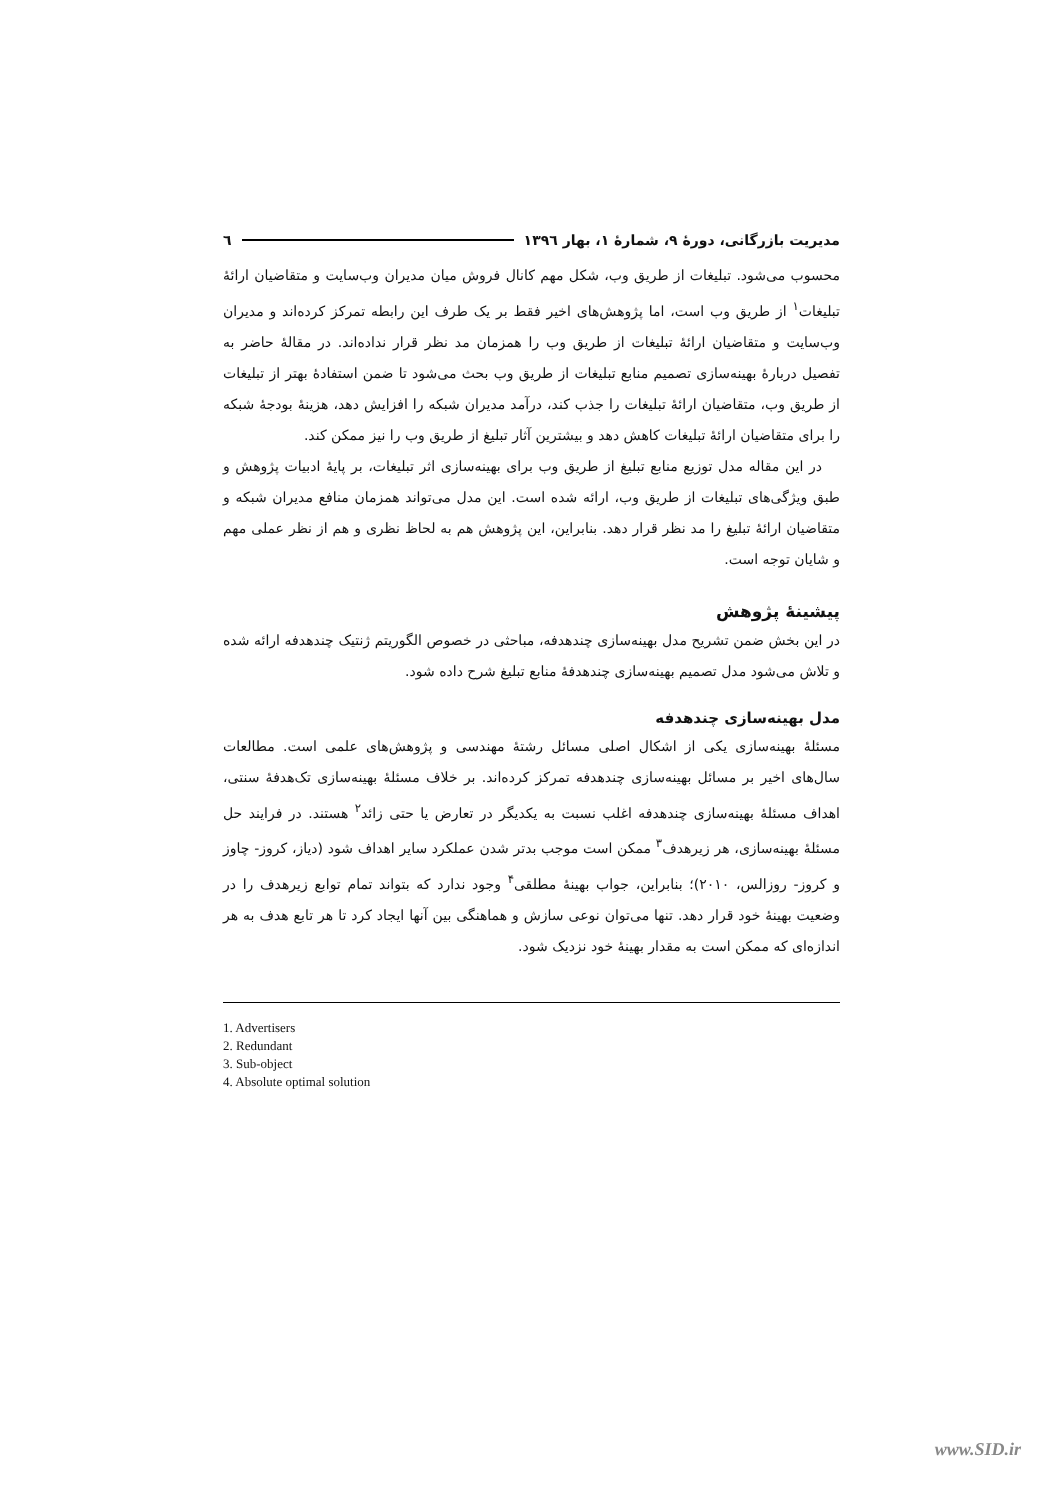مدیریت بازرگانی، دورهٔ ۹، شمارهٔ ۱، بهار ۱۳۹٦ ٦
محسوب می‌شود. تبلیغات از طریق وب، شکل مهم کانال فروش میان مدیران وب‌سایت و متقاضیان ارائهٔ تبلیغات<sup>۱</sup> از طریق وب است، اما پژوهش‌های اخیر فقط بر یک طرف این رابطه تمرکز کرده‌اند و مدیران وب‌سایت و متقاضیان ارائهٔ تبلیغات از طریق وب را همزمان مد نظر قرار نداده‌اند. در مقالهٔ حاضر به تفصیل دربارهٔ بهینه‌سازی تصمیم منابع تبلیغات از طریق وب بحث می‌شود تا ضمن استفادهٔ بهتر از تبلیغات از طریق وب، متقاضیان ارائهٔ تبلیغات را جذب کند، درآمد مدیران شبکه را افزایش دهد، هزینهٔ بودجهٔ شبکه را برای متقاضیان ارائهٔ تبلیغات کاهش دهد و بیشترین آثار تبلیغ از طریق وب را نیز ممکن کند.
در این مقاله مدل توزیع منابع تبلیغ از طریق وب برای بهینه‌سازی اثر تبلیغات، بر پایهٔ ادبیات پژوهش و طبق ویژگی‌های تبلیغات از طریق وب، ارائه شده است. این مدل می‌تواند همزمان منافع مدیران شبکه و متقاضیان ارائهٔ تبلیغ را مد نظر قرار دهد. بنابراین، این پژوهش هم به لحاظ نظری و هم از نظر عملی مهم و شایان توجه است.
پیشینهٔ پژوهش
در این بخش ضمن تشریح مدل بهینه‌سازی چندهدفه، مباحثی در خصوص الگوریتم ژنتیک چندهدفه ارائه شده و تلاش می‌شود مدل تصمیم بهینه‌سازی چندهدفهٔ منابع تبلیغ شرح داده شود.
مدل بهینه‌سازی چندهدفه
مسئلهٔ بهینه‌سازی یکی از اشکال اصلی مسائل رشتهٔ مهندسی و پژوهش‌های علمی است. مطالعات سال‌های اخیر بر مسائل بهینه‌سازی چندهدفه تمرکز کرده‌اند. بر خلاف مسئلهٔ بهینه‌سازی تک‌هدفهٔ سنتی، اهداف مسئلهٔ بهینه‌سازی چندهدفه اغلب نسبت به یکدیگر در تعارض یا حتی زائد<sup>۲</sup> هستند. در فرایند حل مسئلهٔ بهینه‌سازی، هر زیرهدف<sup>۳</sup> ممکن است موجب بدتر شدن عملکرد سایر اهداف شود (دیاز، کروز- چاوز و کروز- روزالس، ۲۰۱۰)؛ بنابراین، جواب بهینهٔ مطلقی<sup>۴</sup> وجود ندارد که بتواند تمام توابع زیرهدف را در وضعیت بهینهٔ خود قرار دهد. تنها می‌توان نوعی سازش و هماهنگی بین آنها ایجاد کرد تا هر تابع هدف به هر اندازه‌ای که ممکن است به مقدار بهینهٔ خود نزدیک شود.
1. Advertisers
2. Redundant
3. Sub-object
4. Absolute optimal solution
www.SID.ir